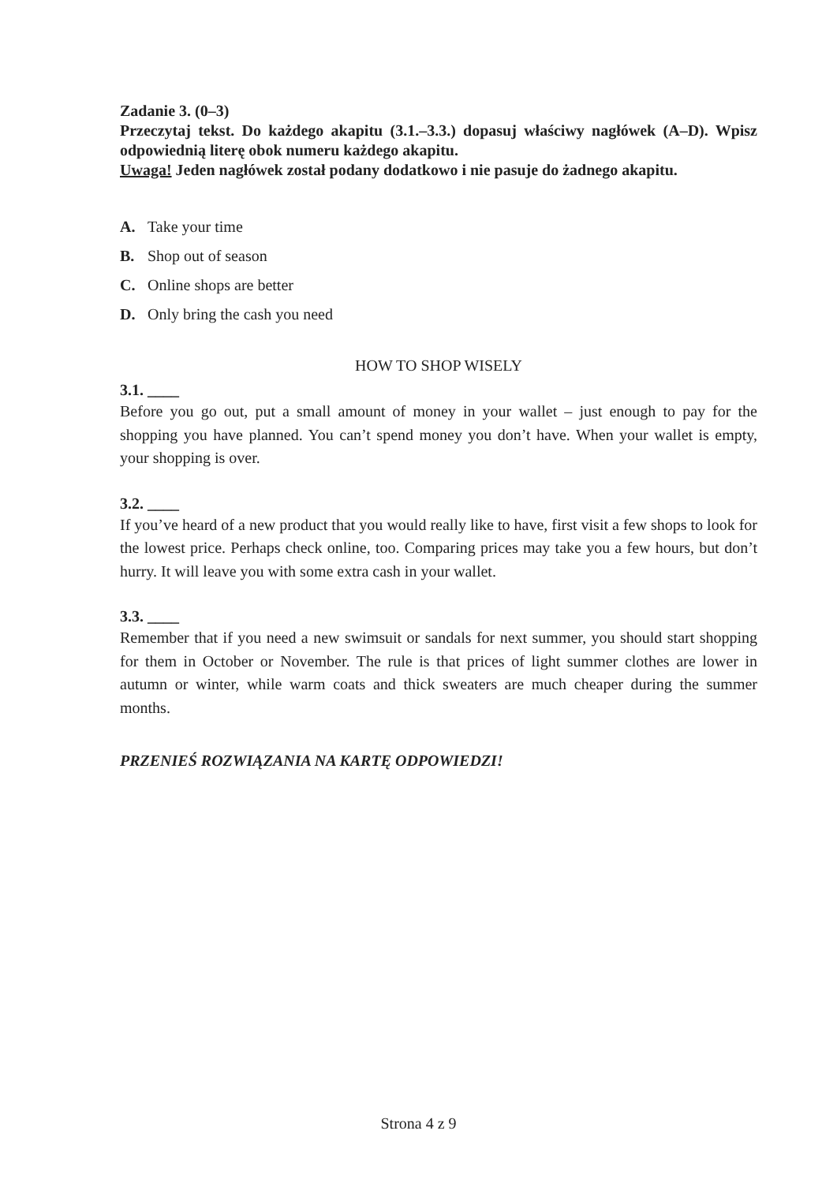Zadanie 3. (0–3)
Przeczytaj tekst. Do każdego akapitu (3.1.–3.3.) dopasuj właściwy nagłówek (A–D). Wpisz odpowiednią literę obok numeru każdego akapitu.
Uwaga! Jeden nagłówek został podany dodatkowo i nie pasuje do żadnego akapitu.
A. Take your time
B. Shop out of season
C. Online shops are better
D. Only bring the cash you need
HOW TO SHOP WISELY
3.1. ____
Before you go out, put a small amount of money in your wallet – just enough to pay for the shopping you have planned. You can’t spend money you don’t have. When your wallet is empty, your shopping is over.
3.2. ____
If you’ve heard of a new product that you would really like to have, first visit a few shops to look for the lowest price. Perhaps check online, too. Comparing prices may take you a few hours, but don’t hurry. It will leave you with some extra cash in your wallet.
3.3. ____
Remember that if you need a new swimsuit or sandals for next summer, you should start shopping for them in October or November. The rule is that prices of light summer clothes are lower in autumn or winter, while warm coats and thick sweaters are much cheaper during the summer months.
PRZENIEŚ ROZWIĄZANIA NA KARTĘ ODPOWIEDZI!
Strona 4 z 9